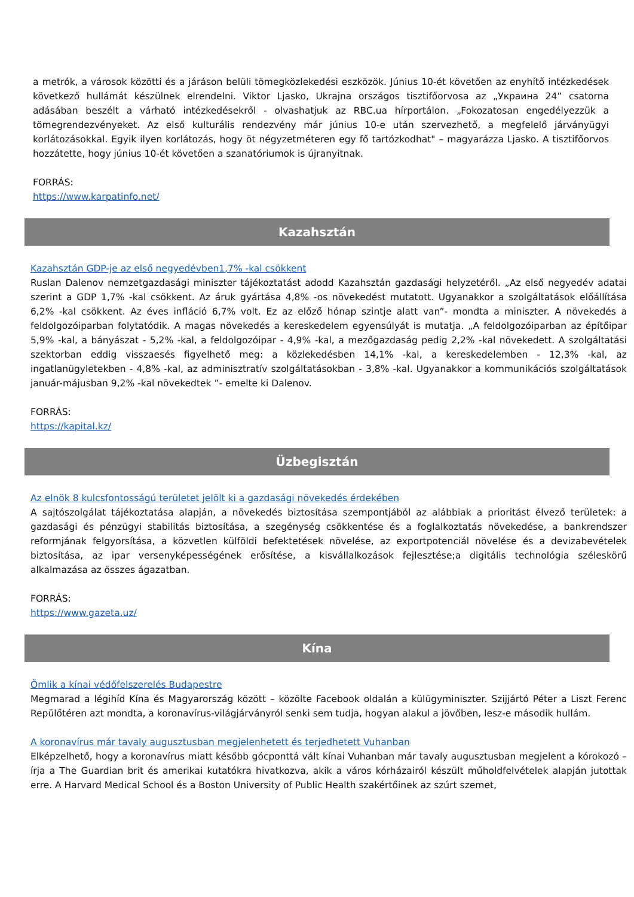a metrók, a városok közötti és a járáson belüli tömegközlekedési eszközök. Június 10-ét követően az enyhítő intézkedések következő hullámát készülnek elrendelni. Viktor Ljasko, Ukrajna országos tisztifőorvosa az „Украина 24” csatorna adásában beszélt a várható intézkedésekről - olvashatjuk az RBC.ua hírportálon. „Fokozatosan engedélyezzük a tömegrendezvényeket. Az első kulturális rendezvény már június 10-e után szervezhető, a megfelelő járványügyi korlátozásokkal. Egyik ilyen korlátozás, hogy öt négyzetméteren egy fő tartózkodhat" – magyarázza Ljasko. A tisztifőorvos hozzátette, hogy június 10-ét követően a szanatóriumok is újranyitnak.
FORRÁS:
https://www.karpatinfo.net/
Kazahsztán
Kazahsztán GDP-je az első negyedévben1,7% -kal csökkent
Ruslan Dalenov nemzetgazdasági miniszter tájékoztatást adodd Kazahsztán gazdasági helyzetéről. „Az első negyedév adatai szerint a GDP 1,7% -kal csökkent. Az áruk gyártása 4,8% -os növekedést mutatott. Ugyanakkor a szolgáltatások előállítása 6,2% -kal csökkent. Az éves infláció 6,7% volt. Ez az előző hónap szintje alatt van”- mondta a miniszter. A növekedés a feldolgozóiparban folytatódik. A magas növekedés a kereskedelem egyensúlyát is mutatja. „A feldolgozóiparban az építőipar 5,9% -kal, a bányászat - 5,2% -kal, a feldolgozóipar - 4,9% -kal, a mezőgazdaság pedig 2,2% -kal növekedett. A szolgáltatási szektorban eddig visszaesés figyelhető meg: a közlekedésben 14,1% -kal, a kereskedelemben - 12,3% -kal, az ingatlanügyletekben - 4,8% -kal, az adminisztratív szolgáltatásokban - 3,8% -kal. Ugyanakkor a kommunikációs szolgáltatások január-májusban 9,2% -kal növekedtek ”- emelte ki Dalenov.
FORRÁS:
https://kapital.kz/
Üzbegisztán
Az elnök 8 kulcsfontosságú területet jelölt ki a gazdasági növekedés érdekében
A sajtószolgálat tájékoztatása alapján, a növekedés biztosítása szempontjából az alábbiak a prioritást élvező területek: a gazdasági és pénzügyi stabilitás biztosítása, a szegénység csökkentése és a foglalkoztatás növekedése, a bankrendszer reformjának felgyorsítása, a közvetlen külföldi befektetések növelése, az exportpotenciál növelése és a devizabevételek biztosítása, az ipar versenyképességének erősítése, a kisvállalkozások fejlesztése;a digitális technológia széleskörű alkalmazása az összes ágazatban.
FORRÁS:
https://www.gazeta.uz/
Kína
Ömlik a kínai védőfelszerelés Budapestre
Megmarad a légihíd Kína és Magyarország között – közölte Facebook oldalán a külügyminiszter. Szijjártó Péter a Liszt Ferenc Repülőtéren azt mondta, a koronavírus-világjárványról senki sem tudja, hogyan alakul a jövőben, lesz-e második hullám.
A koronavírus már tavaly augusztusban megjelenhetett és terjedhetett Vuhanban
Elképzelhető, hogy a koronavírus miatt később gócponttá vált kínai Vuhanban már tavaly augusztusban megjelent a kórokozó – írja a The Guardian brit és amerikai kutatókra hivatkozva, akik a város kórházairól készült műholdfelvételek alapján jutottak erre. A Harvard Medical School és a Boston University of Public Health szakértőinek az szúrt szemet,